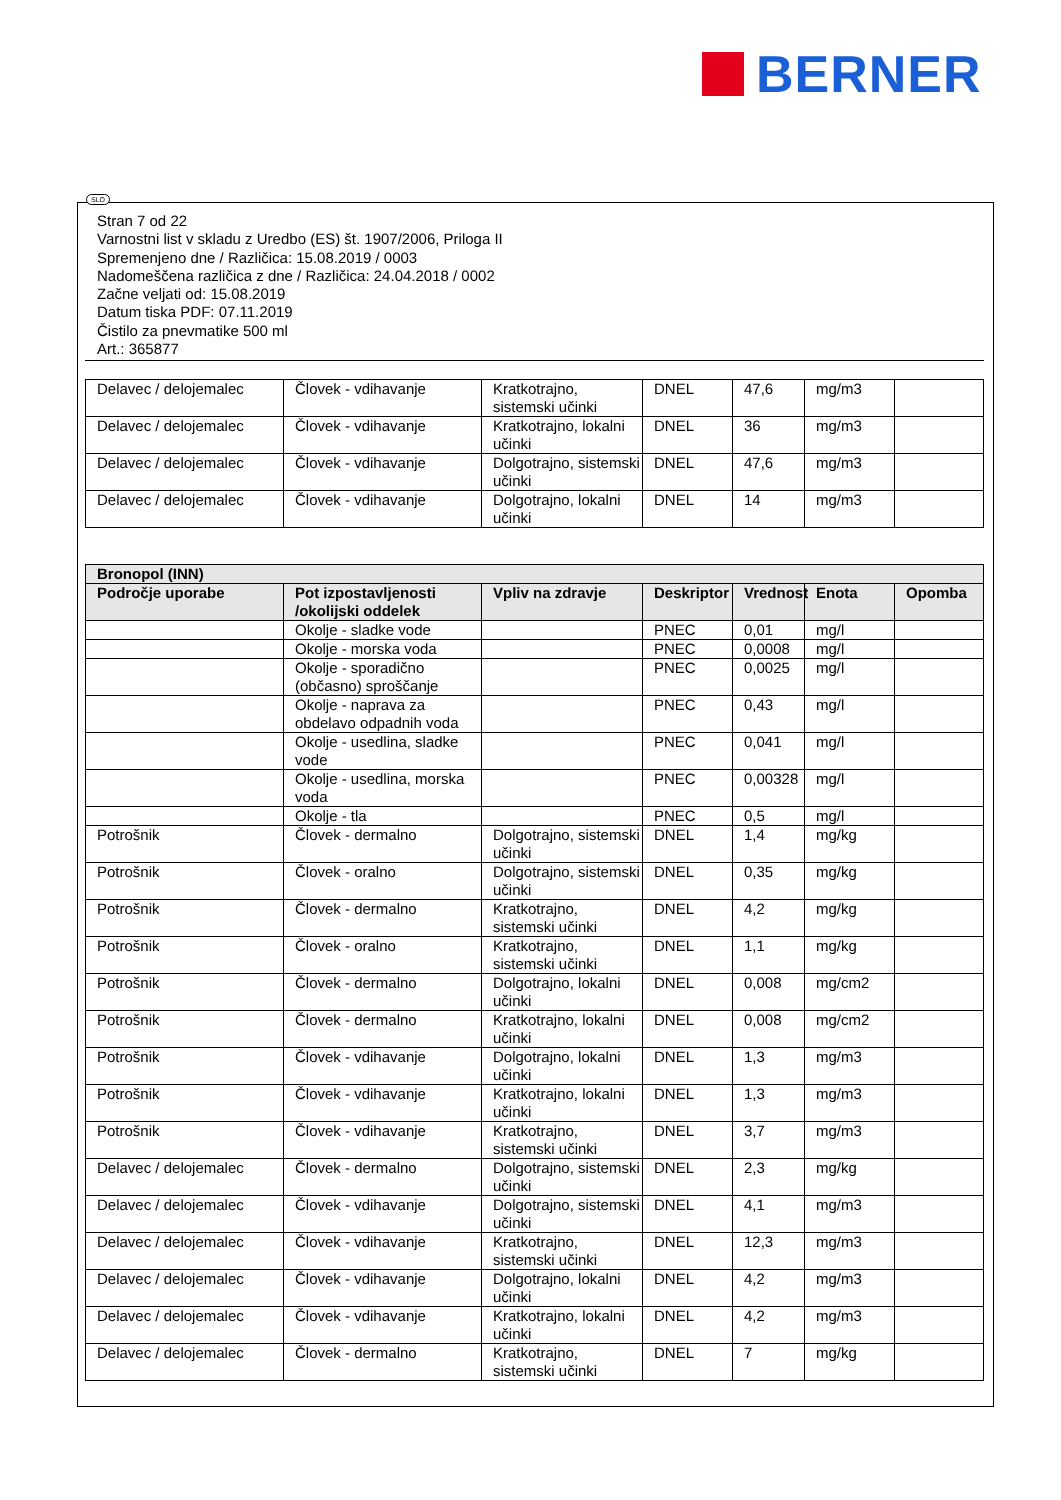BERNER
SLO
Stran 7 od 22
Varnostni list v skladu z Uredbo (ES) št. 1907/2006, Priloga II
Spremenjeno dne / Različica: 15.08.2019 / 0003
Nadomeščena različica z dne / Različica: 24.04.2018 / 0002
Začne veljati od: 15.08.2019
Datum tiska PDF: 07.11.2019
Čistilo za pnevmatike 500 ml
Art.: 365877
| Delavec / delojemalec | Človek - vdihavanje | Kratkotrajno, sistemski učinki | DNEL | 47,6 | mg/m3 | |
| Delavec / delojemalec | Človek - vdihavanje | Kratkotrajno, lokalni učinki | DNEL | 36 | mg/m3 | |
| Delavec / delojemalec | Človek - vdihavanje | Dolgotrajno, sistemski učinki | DNEL | 47,6 | mg/m3 | |
| Delavec / delojemalec | Človek - vdihavanje | Dolgotrajno, lokalni učinki | DNEL | 14 | mg/m3 | |
| Bronopol (INN) | | | | | | |
| --- | --- | --- | --- | --- | --- | --- |
| Področje uporabe | Pot izpostavljenosti /okolijski oddelek | Vpliv na zdravje | Deskriptor | Vrednost | Enota | Opomba |
| | Okolje - sladke vode | | PNEC | 0,01 | mg/l | |
| | Okolje - morska voda | | PNEC | 0,0008 | mg/l | |
| | Okolje - sporadično (občasno) sproščanje | | PNEC | 0,0025 | mg/l | |
| | Okolje - naprava za obdelavo odpadnih voda | | PNEC | 0,43 | mg/l | |
| | Okolje - usedlina, sladke vode | | PNEC | 0,041 | mg/l | |
| | Okolje - usedlina, morska voda | | PNEC | 0,00328 | mg/l | |
| | Okolje - tla | | PNEC | 0,5 | mg/l | |
| Potrošnik | Človek - dermalno | Dolgotrajno, sistemski učinki | DNEL | 1,4 | mg/kg | |
| Potrošnik | Človek - oralno | Dolgotrajno, sistemski učinki | DNEL | 0,35 | mg/kg | |
| Potrošnik | Človek - dermalno | Kratkotrajno, sistemski učinki | DNEL | 4,2 | mg/kg | |
| Potrošnik | Človek - oralno | Kratkotrajno, sistemski učinki | DNEL | 1,1 | mg/kg | |
| Potrošnik | Človek - dermalno | Dolgotrajno, lokalni učinki | DNEL | 0,008 | mg/cm2 | |
| Potrošnik | Človek - dermalno | Kratkotrajno, lokalni učinki | DNEL | 0,008 | mg/cm2 | |
| Potrošnik | Človek - vdihavanje | Dolgotrajno, lokalni učinki | DNEL | 1,3 | mg/m3 | |
| Potrošnik | Človek - vdihavanje | Kratkotrajno, lokalni učinki | DNEL | 1,3 | mg/m3 | |
| Potrošnik | Človek - vdihavanje | Kratkotrajno, sistemski učinki | DNEL | 3,7 | mg/m3 | |
| Delavec / delojemalec | Človek - dermalno | Dolgotrajno, sistemski učinki | DNEL | 2,3 | mg/kg | |
| Delavec / delojemalec | Človek - vdihavanje | Dolgotrajno, sistemski učinki | DNEL | 4,1 | mg/m3 | |
| Delavec / delojemalec | Človek - vdihavanje | Kratkotrajno, sistemski učinki | DNEL | 12,3 | mg/m3 | |
| Delavec / delojemalec | Človek - vdihavanje | Dolgotrajno, lokalni učinki | DNEL | 4,2 | mg/m3 | |
| Delavec / delojemalec | Človek - vdihavanje | Kratkotrajno, lokalni učinki | DNEL | 4,2 | mg/m3 | |
| Delavec / delojemalec | Človek - dermalno | Kratkotrajno, sistemski učinki | DNEL | 7 | mg/kg | |